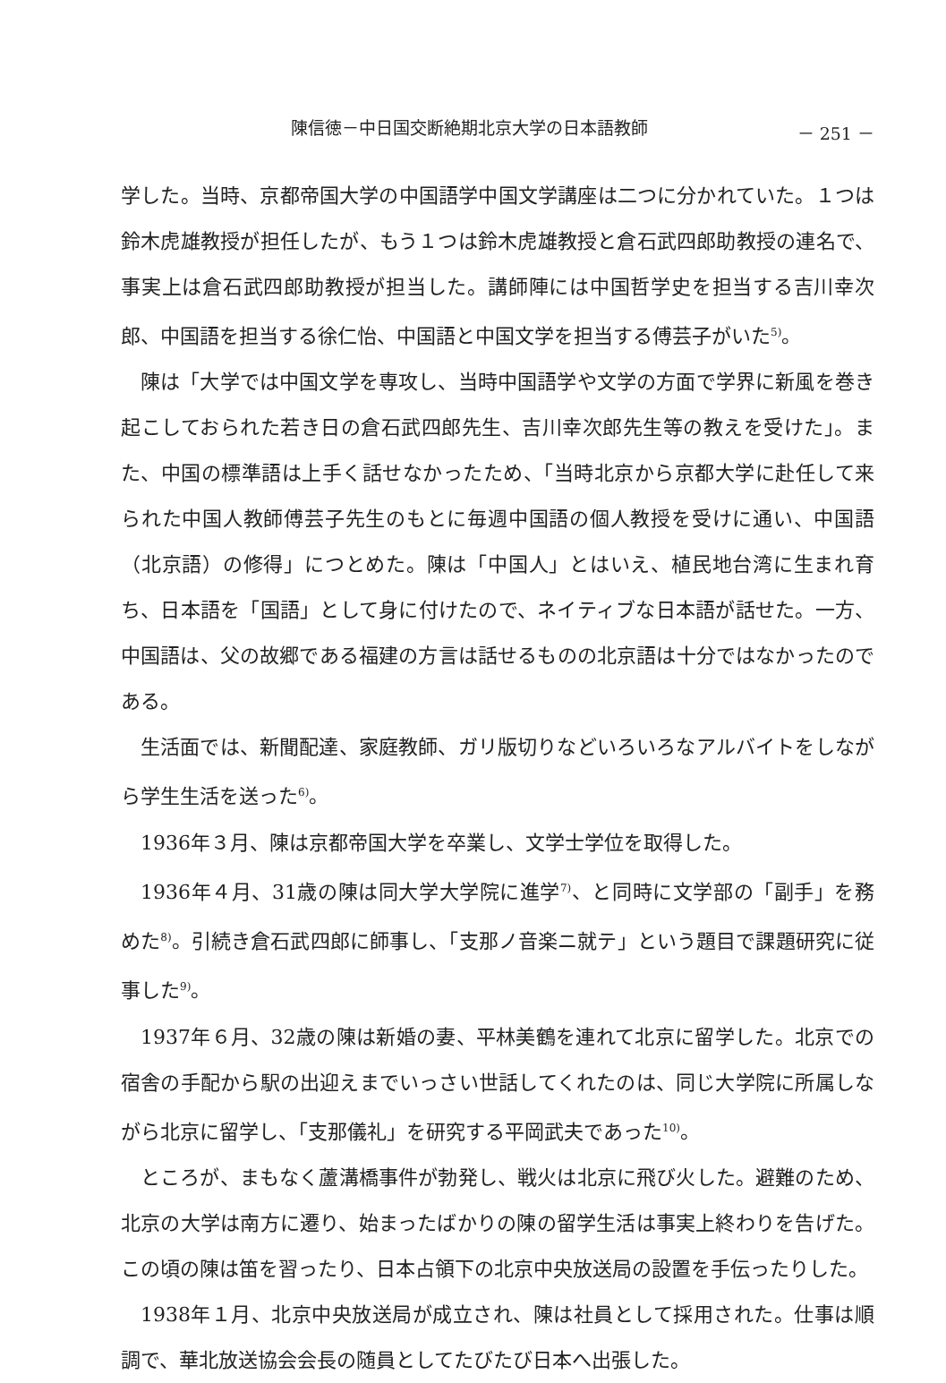陳信徳－中日国交断絶期北京大学の日本語教師 － 251 －
学した。当時、京都帝国大学の中国語学中国文学講座は二つに分かれていた。１つは鈴木虎雄教授が担任したが、もう１つは鈴木虎雄教授と倉石武四郎助教授の連名で、事実上は倉石武四郎助教授が担当した。講師陣には中国哲学史を担当する吉川幸次郎、中国語を担当する徐仁怡、中国語と中国文学を担当する傅芸子がいた<sup>5)</sup>。
陳は「大学では中国文学を専攻し、当時中国語学や文学の方面で学界に新風を巻き起こしておられた若き日の倉石武四郎先生、吉川幸次郎先生等の教えを受けた」。また、中国の標準語は上手く話せなかったため、「当時北京から京都大学に赴任して来られた中国人教師傅芸子先生のもとに毎週中国語の個人教授を受けに通い、中国語（北京語）の修得」につとめた。陳は「中国人」とはいえ、植民地台湾に生まれ育ち、日本語を「国語」として身に付けたので、ネイティブな日本語が話せた。一方、中国語は、父の故郷である福建の方言は話せるものの北京語は十分ではなかったのである。
生活面では、新聞配達、家庭教師、ガリ版切りなどいろいろなアルバイトをしながら学生生活を送った<sup>6)</sup>。
1936年３月、陳は京都帝国大学を卒業し、文学士学位を取得した。
1936年４月、31歳の陳は同大学大学院に進学<sup>7)</sup>、と同時に文学部の「副手」を務めた<sup>8)</sup>。引続き倉石武四郎に師事し、「支那ノ音楽ニ就テ」という題目で課題研究に従事した<sup>9)</sup>。
1937年６月、32歳の陳は新婚の妻、平林美鶴を連れて北京に留学した。北京での宿舎の手配から駅の出迎えまでいっさい世話してくれたのは、同じ大学院に所属しながら北京に留学し、「支那儀礼」を研究する平岡武夫であった<sup>10)</sup>。
ところが、まもなく蘆溝橋事件が勃発し、戦火は北京に飛び火した。避難のため、北京の大学は南方に遷り、始まったばかりの陳の留学生活は事実上終わりを告げた。この頃の陳は笛を習ったり、日本占領下の北京中央放送局の設置を手伝ったりした。
1938年１月、北京中央放送局が成立され、陳は社員として採用された。仕事は順調で、華北放送協会会長の随員としてたびたび日本へ出張した。